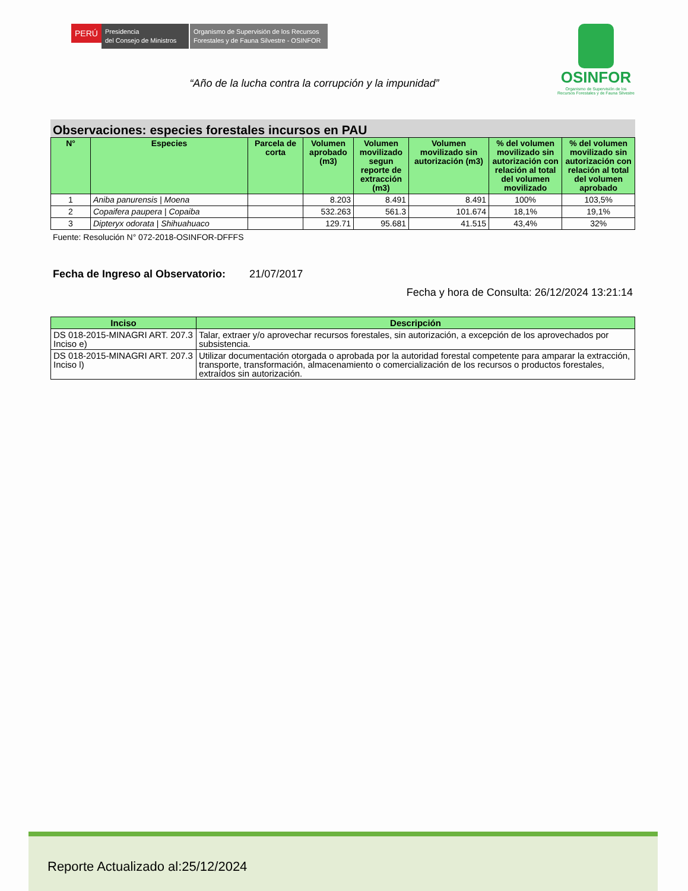PERÚ
Presidencia
del Consejo de Ministros
Organismo de Supervisión de los Recursos Forestales y de Fauna Silvestre - OSINFOR
OSINFOR
Organismo de Supervisión de los
Recursos Forestales y de Fauna Silvestre
“Año de la lucha contra la corrupción y la impunidad”
Observaciones: especies forestales incursos en PAU
| N° | Especies | Parcela de corta | Volumen aprobado (m3) | Volumen movilizado segun reporte de extracción (m3) | Volumen movilizado sin autorización (m3) | % del volumen movilizado sin autorización con relación al total del volumen movilizado | % del volumen movilizado sin autorización con relación al total del volumen aprobado |
| --- | --- | --- | --- | --- | --- | --- | --- |
| 1 | Aniba panurensis / Moena | | 8.203 | 8.491 | 8.491 | 100% | 103,5% |
| 2 | Copaifera paupera / Copaiba | | 532.263 | 561.3 | 101.674 | 18,1% | 19,1% |
| 3 | Dipteryx odorata / Shihuahuaco | | 129.71 | 95.681 | 41.515 | 43,4% | 32% |
Fuente: Resolución N° 072-2018-OSINFOR-DFFFS
Fecha de Ingreso al Observatorio: 21/07/2017
Fecha y hora de Consulta: 26/12/2024 13:21:14
| Inciso | Descripción |
| --- | --- |
| DS 018-2015-MINAGRI ART. 207.3 Inciso e) | Talar, extraer y/o aprovechar recursos forestales, sin autorización, a excepción de los aprovechados por subsistencia. |
| DS 018-2015-MINAGRI ART. 207.3 Inciso l) | Utilizar documentación otorgada o aprobada por la autoridad forestal competente para amparar la extracción, transporte, transformación, almacenamiento o comercialización de los recursos o productos forestales, extraídos sin autorización. |
Reporte Actualizado al:25/12/2024